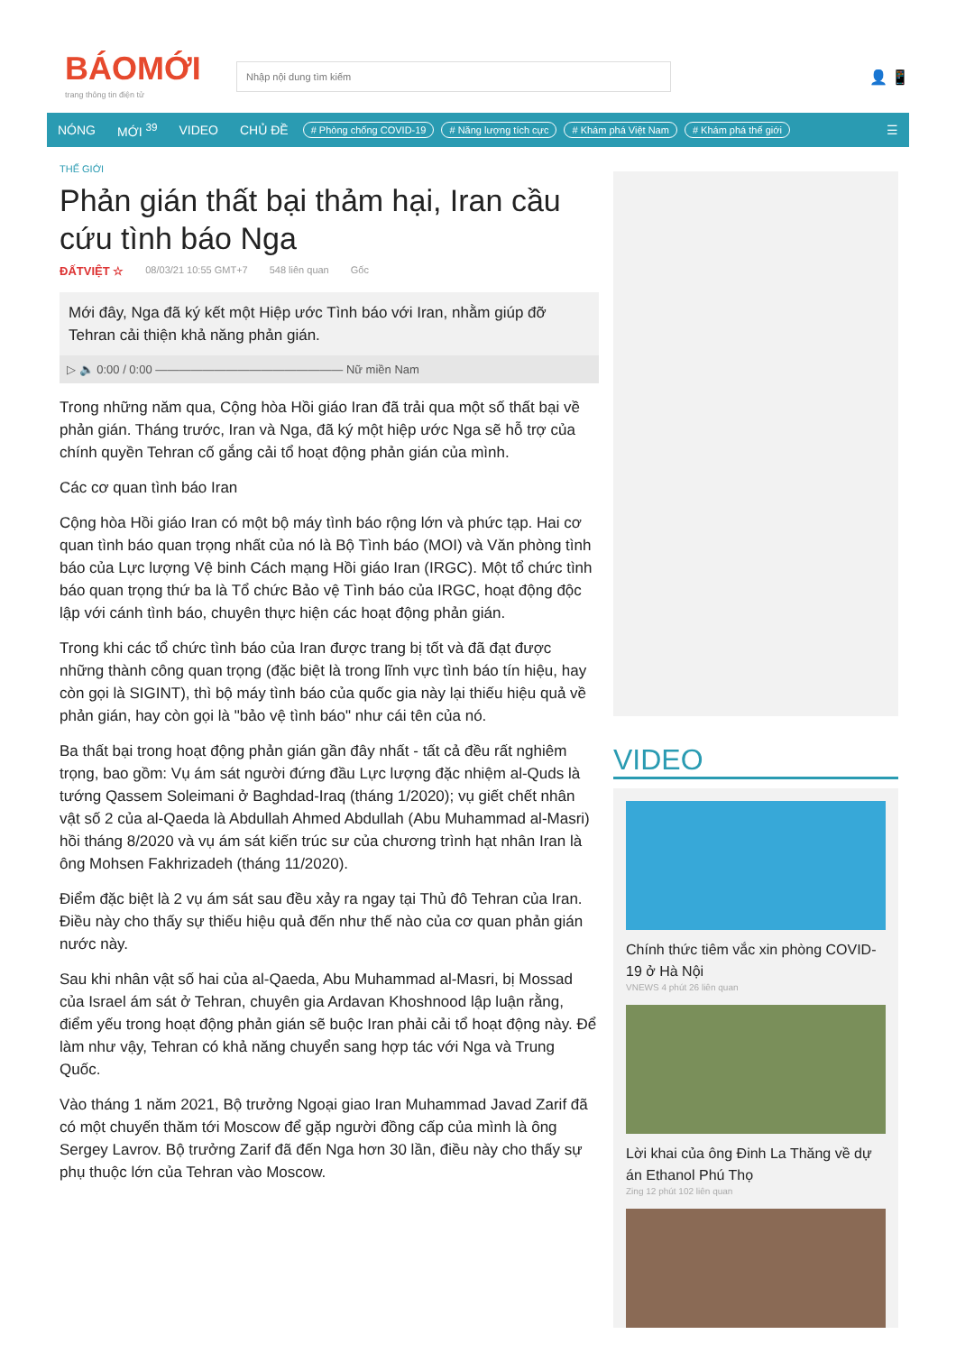BÁOMỚI
trang thông tin điện tử
Nhập nội dung tìm kiếm
👤 📱
NÓNG MỚI <sup>39</sup> VIDEO CHỦ ĐỀ # Phòng chống COVID-19 # Năng lượng tích cực # Khám phá Việt Nam # Khám phá thế giới ☰
THẾ GIỚI
Phản gián thất bại thảm hại, Iran cầu cứu tình báo Nga
ĐẤTVIỆT ☆ 08/03/21 10:55 GMT+7 548 liên quan Gốc
Mới đây, Nga đã ký kết một Hiệp ước Tình báo với Iran, nhằm giúp đỡ Tehran cải thiện khả năng phản gián.
▷ 🔈 0:00 / 0:00 ———————————————— Nữ miền Nam
Trong những năm qua, Cộng hòa Hồi giáo Iran đã trải qua một số thất bại về phản gián. Tháng trước, Iran và Nga, đã ký một hiệp ước Nga sẽ hỗ trợ của chính quyền Tehran cố gắng cải tổ hoạt động phản gián của mình.
Các cơ quan tình báo Iran
Cộng hòa Hồi giáo Iran có một bộ máy tình báo rộng lớn và phức tạp. Hai cơ quan tình báo quan trọng nhất của nó là Bộ Tình báo (MOI) và Văn phòng tình báo của Lực lượng Vệ binh Cách mạng Hồi giáo Iran (IRGC). Một tổ chức tình báo quan trọng thứ ba là Tổ chức Bảo vệ Tình báo của IRGC, hoạt động độc lập với cánh tình báo, chuyên thực hiện các hoạt động phản gián.
Trong khi các tổ chức tình báo của Iran được trang bị tốt và đã đạt được những thành công quan trọng (đặc biệt là trong lĩnh vực tình báo tín hiệu, hay còn gọi là SIGINT), thì bộ máy tình báo của quốc gia này lại thiếu hiệu quả về phản gián, hay còn gọi là "bảo vệ tình báo" như cái tên của nó.
Ba thất bại trong hoạt động phản gián gần đây nhất - tất cả đều rất nghiêm trọng, bao gồm: Vụ ám sát người đứng đầu Lực lượng đặc nhiệm al-Quds là tướng Qassem Soleimani ở Baghdad-Iraq (tháng 1/2020); vụ giết chết nhân vật số 2 của al-Qaeda là Abdullah Ahmed Abdullah (Abu Muhammad al-Masri) hồi tháng 8/2020 và vụ ám sát kiến trúc sư của chương trình hạt nhân Iran là ông Mohsen Fakhrizadeh (tháng 11/2020).
Điểm đặc biệt là 2 vụ ám sát sau đều xảy ra ngay tại Thủ đô Tehran của Iran. Điều này cho thấy sự thiếu hiệu quả đến như thế nào của cơ quan phản gián nước này.
Sau khi nhân vật số hai của al-Qaeda, Abu Muhammad al-Masri, bị Mossad của Israel ám sát ở Tehran, chuyên gia Ardavan Khoshnood lập luận rằng, điểm yếu trong hoạt động phản gián sẽ buộc Iran phải cải tổ hoạt động này. Để làm như vậy, Tehran có khả năng chuyển sang hợp tác với Nga và Trung Quốc.
Vào tháng 1 năm 2021, Bộ trưởng Ngoại giao Iran Muhammad Javad Zarif đã có một chuyến thăm tới Moscow để gặp người đồng cấp của mình là ông Sergey Lavrov. Bộ trưởng Zarif đã đến Nga hơn 30 lần, điều này cho thấy sự phụ thuộc lớn của Tehran vào Moscow.
VIDEO
Chính thức tiêm vắc xin phòng COVID-19 ở Hà Nội
VNEWS 4 phút 26 liên quan
Lời khai của ông Đinh La Thăng về dự án Ethanol Phú Thọ
Zing 12 phút 102 liên quan